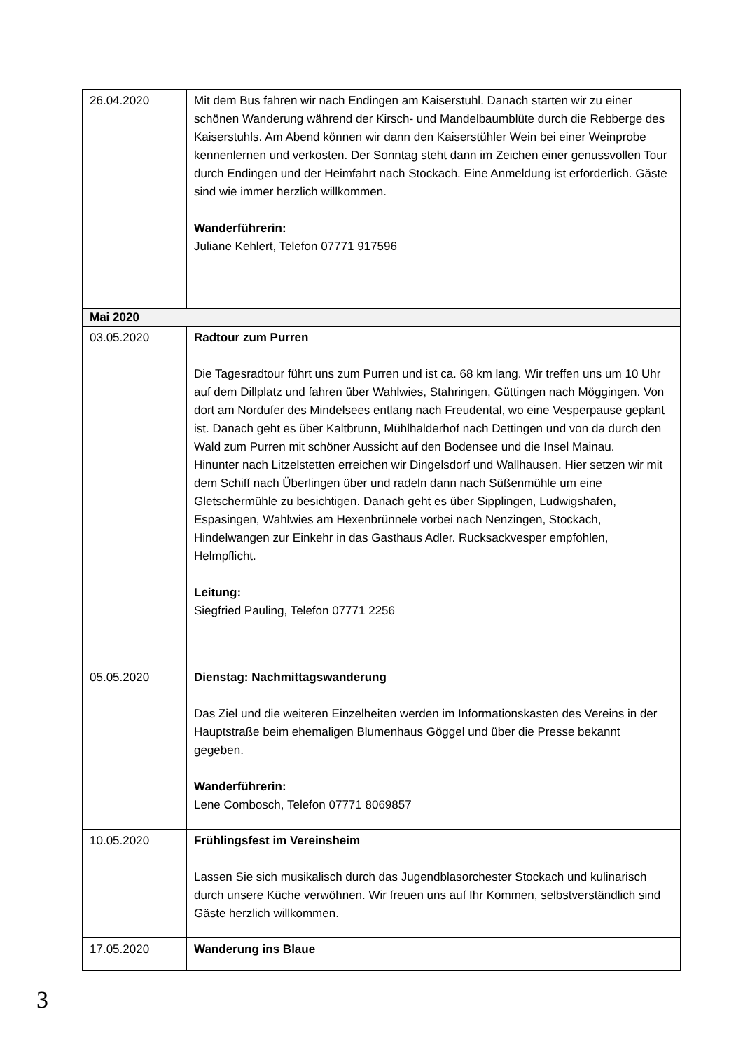| 26.04.2020 | Mit dem Bus fahren wir nach Endingen am Kaiserstuhl. Danach starten wir zu einer schönen Wanderung während der Kirsch- und Mandelbaumblüte durch die Rebberge des Kaiserstuhls. Am Abend können wir dann den Kaiserstühler Wein bei einer Weinprobe kennenlernen und verkosten. Der Sonntag steht dann im Zeichen einer genussvollen Tour durch Endingen und der Heimfahrt nach Stockach. Eine Anmeldung ist erforderlich. Gäste sind wie immer herzlich willkommen. Wanderführerin: Juliane Kehlert, Telefon 07771 917596 |
| Mai 2020 | |
| 03.05.2020 | Radtour zum Purren Die Tagesradtour führt uns zum Purren und ist ca. 68 km lang. Wir treffen uns um 10 Uhr auf dem Dillplatz und fahren über Wahlwies, Stahringen, Güttingen nach Möggingen. Von dort am Nordufer des Mindelsees entlang nach Freudental, wo eine Vesperpause geplant ist. Danach geht es über Kaltbrunn, Mühlhalderhof nach Dettingen und von da durch den Wald zum Purren mit schöner Aussicht auf den Bodensee und die Insel Mainau. Hinunter nach Litzelstetten erreichen wir Dingelsdorf und Wallhausen. Hier setzen wir mit dem Schiff nach Überlingen über und radeln dann nach Süßenmühle um eine Gletschermühle zu besichtigen. Danach geht es über Sipplingen, Ludwigshafen, Espasingen, Wahlwies am Hexenbrünnele vorbei nach Nenzingen, Stockach, Hindelwangen zur Einkehr in das Gasthaus Adler. Rucksackvesper empfohlen, Helmpflicht. Leitung: Siegfried Pauling, Telefon 07771 2256 |
| 05.05.2020 | Dienstag: Nachmittagswanderung Das Ziel und die weiteren Einzelheiten werden im Informationskasten des Vereins in der Hauptstraße beim ehemaligen Blumenhaus Göggel und über die Presse bekannt gegeben. Wanderführerin: Lene Combosch, Telefon 07771 8069857 |
| 10.05.2020 | Frühlingsfest im Vereinsheim Lassen Sie sich musikalisch durch das Jugendblasorchester Stockach und kulinarisch durch unsere Küche verwöhnen. Wir freuen uns auf Ihr Kommen, selbstverständlich sind Gäste herzlich willkommen. |
| 17.05.2020 | Wanderung ins Blaue |
3